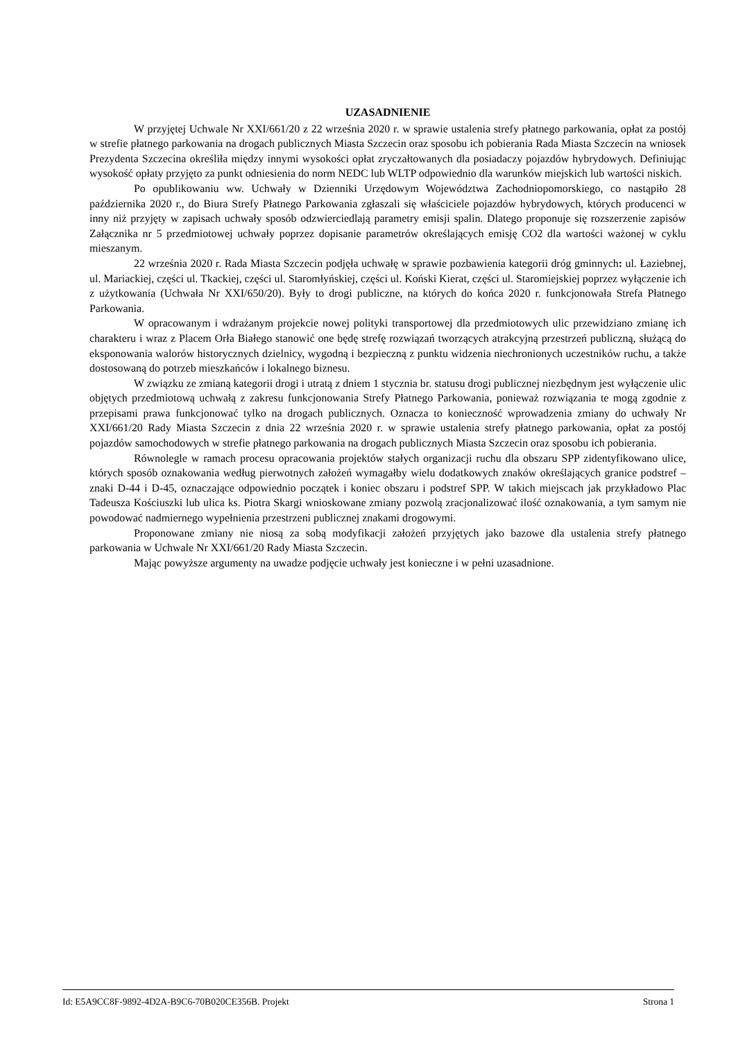UZASADNIENIE
W przyjętej Uchwale Nr XXI/661/20 z 22 września 2020 r. w sprawie ustalenia strefy płatnego parkowania, opłat za postój w strefie płatnego parkowania na drogach publicznych Miasta Szczecin oraz sposobu ich pobierania Rada Miasta Szczecin na wniosek Prezydenta Szczecina określiła między innymi wysokości opłat zryczałtowanych dla posiadaczy pojazdów hybrydowych. Definiując wysokość opłaty przyjęto za punkt odniesienia do norm NEDC lub WLTP odpowiednio dla warunków miejskich lub wartości niskich.
Po opublikowaniu ww. Uchwały w Dzienniki Urzędowym Województwa Zachodniopomorskiego, co nastąpiło 28 października 2020 r., do Biura Strefy Płatnego Parkowania zgłaszali się właściciele pojazdów hybrydowych, których producenci w inny niż przyjęty w zapisach uchwały sposób odzwierciedlają parametry emisji spalin. Dlatego proponuje się rozszerzenie zapisów Załącznika nr 5 przedmiotowej uchwały poprzez dopisanie parametrów określających emisję CO2 dla wartości ważonej w cyklu mieszanym.
22 września 2020 r. Rada Miasta Szczecin podjęła uchwałę w sprawie pozbawienia kategorii dróg gminnych: ul. Łaziebnej, ul. Mariackiej, części ul. Tkackiej, części ul. Staromłyńskiej, części ul. Koński Kierat, części ul. Staromiejskiej poprzez wyłączenie ich z użytkowania (Uchwała Nr XXI/650/20). Były to drogi publiczne, na których do końca 2020 r. funkcjonowała Strefa Płatnego Parkowania.
W opracowanym i wdrażanym projekcie nowej polityki transportowej dla przedmiotowych ulic przewidziano zmianę ich charakteru i wraz z Placem Orła Białego stanowić one będę strefę rozwiązań tworzących atrakcyjną przestrzeń publiczną, służącą do eksponowania walorów historycznych dzielnicy, wygodną i bezpieczną z punktu widzenia niechronionych uczestników ruchu, a także dostosowaną do potrzeb mieszkańców i lokalnego biznesu.
W związku ze zmianą kategorii drogi i utratą z dniem 1 stycznia br. statusu drogi publicznej niezbędnym jest wyłączenie ulic objętych przedmiotową uchwałą z zakresu funkcjonowania Strefy Płatnego Parkowania, ponieważ rozwiązania te mogą zgodnie z przepisami prawa funkcjonować tylko na drogach publicznych. Oznacza to konieczność wprowadzenia zmiany do uchwały Nr XXI/661/20 Rady Miasta Szczecin z dnia 22 września 2020 r. w sprawie ustalenia strefy płatnego parkowania, opłat za postój pojazdów samochodowych w strefie płatnego parkowania na drogach publicznych Miasta Szczecin oraz sposobu ich pobierania.
Równolegle w ramach procesu opracowania projektów stałych organizacji ruchu dla obszaru SPP zidentyfikowano ulice, których sposób oznakowania według pierwotnych założeń wymagałby wielu dodatkowych znaków określających granice podstref – znaki D-44 i D-45, oznaczające odpowiednio początek i koniec obszaru i podstref SPP. W takich miejscach jak przykładowo Plac Tadeusza Kościuszki lub ulica ks. Piotra Skargi wnioskowane zmiany pozwolą zracjonalizować ilość oznakowania, a tym samym nie powodować nadmiernego wypełnienia przestrzeni publicznej znakami drogowymi.
Proponowane zmiany nie niosą za sobą modyfikacji założeń przyjętych jako bazowe dla ustalenia strefy płatnego parkowania w Uchwale Nr XXI/661/20 Rady Miasta Szczecin.
Mając powyższe argumenty na uwadze podjęcie uchwały jest konieczne i w pełni uzasadnione.
Id: E5A9CC8F-9892-4D2A-B9C6-70B020CE356B. Projekt Strona 1